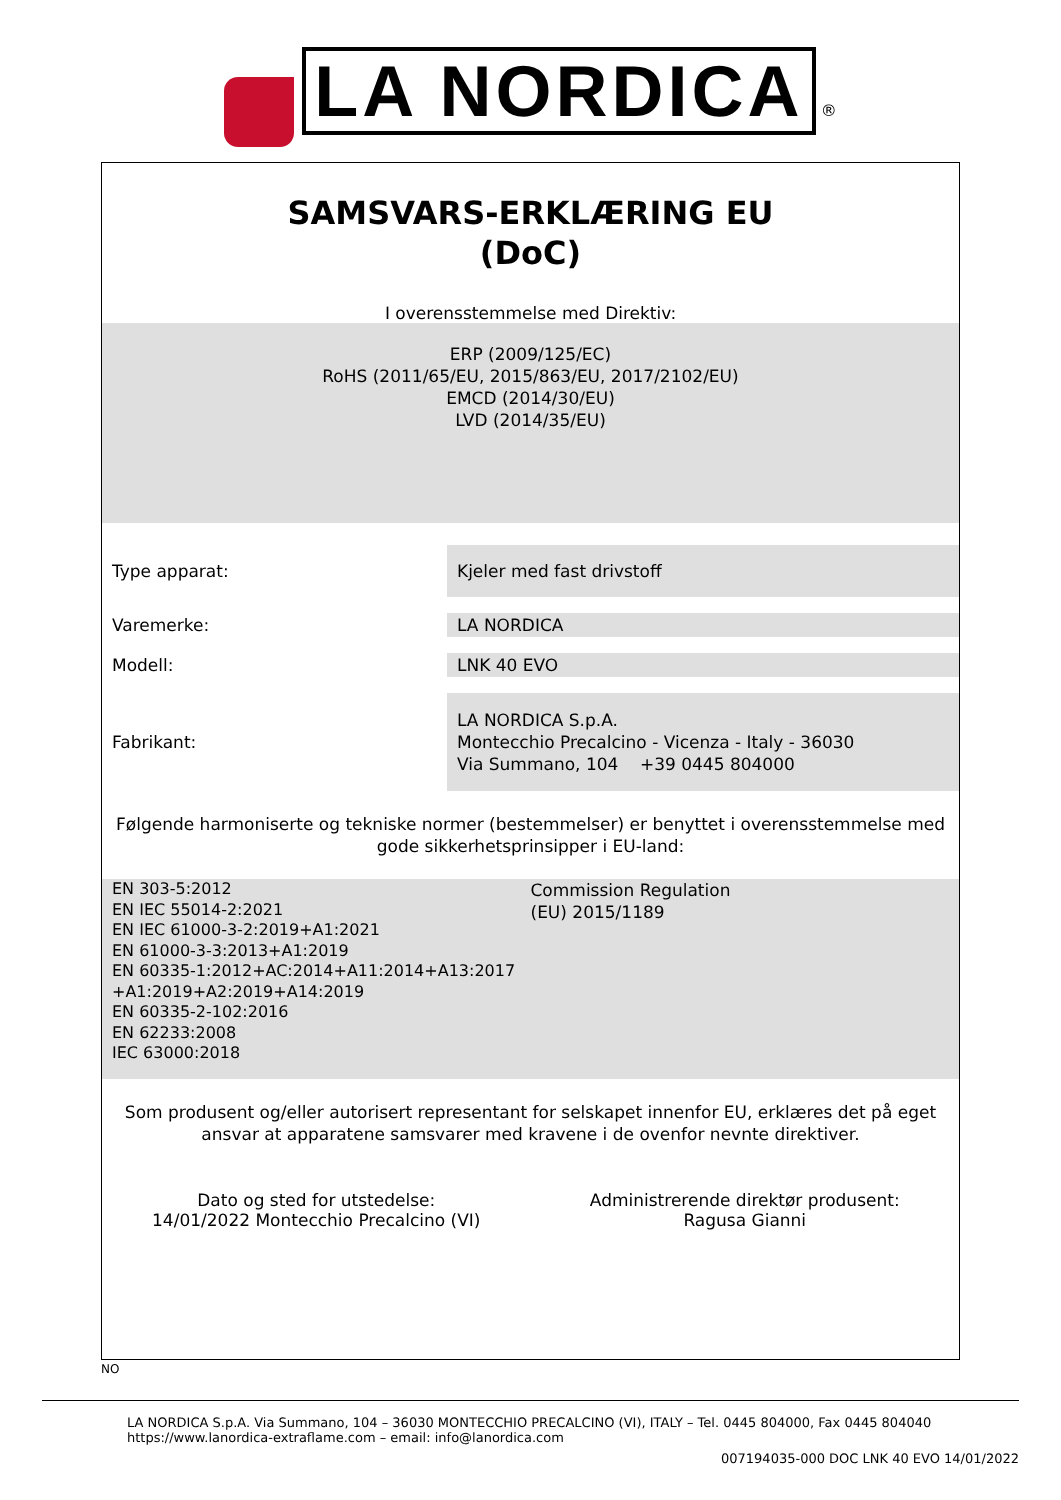LA NORDICA ®
SAMSVARS-ERKLÆRING EU
(DoC)
I overensstemmelse med Direktiv:
ERP (2009/125/EC)
RoHS (2011/65/EU, 2015/863/EU, 2017/2102/EU)
EMCD (2014/30/EU)
LVD (2014/35/EU)
Type apparat:
Kjeler med fast drivstoff
Varemerke: LA NORDICA
Modell: LNK 40 EVO
Fabrikant:
LA NORDICA S.p.A.
Montecchio Precalcino - Vicenza - Italy - 36030
Via Summano, 104 +39 0445 804000
Følgende harmoniserte og tekniske normer (bestemmelser) er benyttet i overensstemmelse med gode sikkerhetsprinsipper i EU-land:
EN 303-5:2012
EN IEC 55014-2:2021
EN IEC 61000-3-2:2019+A1:2021
EN 61000-3-3:2013+A1:2019
EN 60335-1:2012+AC:2014+A11:2014+A13:2017
+A1:2019+A2:2019+A14:2019
EN 60335-2-102:2016
EN 62233:2008
IEC 63000:2018
Commission Regulation
(EU) 2015/1189
Som produsent og/eller autorisert representant for selskapet innenfor EU, erklæres det på eget ansvar at apparatene samsvarer med kravene i de ovenfor nevnte direktiver.
Dato og sted for utstedelse:
14/01/2022 Montecchio Precalcino (VI)
Administrerende direktør produsent:
Ragusa Gianni
NO
LA NORDICA S.p.A. Via Summano, 104 – 36030 MONTECCHIO PRECALCINO (VI), ITALY – Tel. 0445 804000, Fax 0445 804040
https://www.lanordica-extraflame.com – email: info@lanordica.com
007194035-000 DOC LNK 40 EVO 14/01/2022